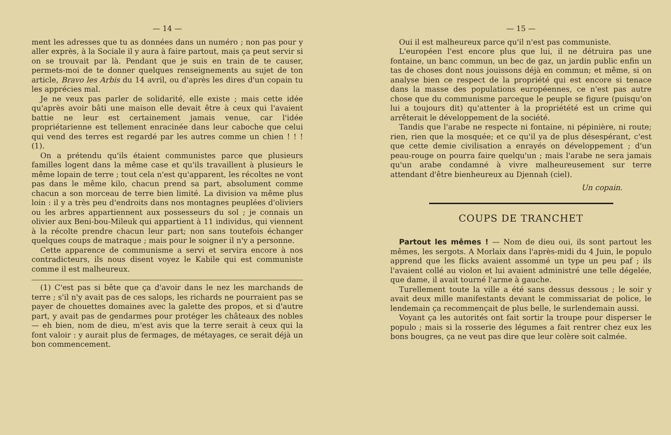— 14 —
ment les adresses que tu as données dans un numéro ; non pas pour y aller exprès, à la Sociale il y aura à faire partout, mais ça peut servir si on se trouvait par là. Pendant que je suis en train de te causer, permets-moi de te donner quelques renseignements au sujet de ton article, Bravo les Arbis du 14 avril, ou d'après les dires d'un copain tu les apprécies mal.
Je ne veux pas parler de solidarité, elle existe ; mais cette idée qu'après avoir bâti une maison elle devait être à ceux qui l'avaient battie ne leur est certainement jamais venue, car l'idée propriétarienne est tellement enracinée dans leur caboche que celui qui vend des terres est regardé par les autres comme un chien ! ! ! (1).
On a prétendu qu'ils étaient communistes parce que plusieurs familles logent dans la même case et qu'ils travaillent à plusieurs le même lopain de terre ; tout cela n'est qu'apparent, les récoltes ne vont pas dans le même kilo, chacun prend sa part, absolument comme chacun a son morceau de terre bien limité. La division va même plus loin : il y a très peu d'endroits dans nos montagnes peuplées d'oliviers ou les arbres appartiennent aux possesseurs du sol ; je connais un olivier aux Beni-bou-Mileuk qui appartient à 11 individus, qui viennent à la récolte prendre chacun leur part; non sans toutefois échanger quelques coups de matraque ; mais pour le soigner il n'y a personne.
Cette apparence de communisme a servi et servira encore à nos contradicteurs, ils nous disent voyez le Kabile qui est communiste comme il est malheureux.
(1) C'est pas si bête que ça d'avoir dans le nez les marchands de terre ; s'il n'y avait pas de ces salops, les richards ne pourraient pas se payer de chouettes domaines avec la galette des propos, et si d'autre part, y avait pas de gendarmes pour protéger les châteaux des nobles — eh bien, nom de dieu, m'est avis que la terre serait à ceux qui la font valoir : y aurait plus de fermages, de métayages, ce serait déjà un bon commencement.
— 15 —
Oui il est malheureux parce qu'il n'est pas communiste.
L'européen l'est encore plus que lui, il ne détruira pas une fontaine, un banc commun, un bec de gaz, un jardin public enfin un tas de choses dont nous jouissons déjà en commun; et même, si on analyse bien ce respect de la propriété qui est encore si tenace dans la masse des populations européennes, ce n'est pas autre chose que du communisme parceque le peuple se figure (puisqu'on lui a toujours dit) qu'attenter à la propriétété est un crime qui arrêterait le développement de la société.
Tandis que l'arabe ne respecte ni fontaine, ni pépinière, ni route; rien, rien que la mosquée; et ce qu'il ya de plus désespérant, c'est que cette demie civilisation a enrayés on développement ; d'un peau-rouge on pourra faire quelqu'un ; mais l'arabe ne sera jamais qu'un arabe condamné à vivre malheureusement sur terre attendant d'être bienheureux au Djennah (ciel).
Un copain.
COUPS DE TRANCHET
Partout les mêmes ! — Nom de dieu oui, ils sont partout les mêmes, les sergots. A Morlaix dans l'après-midi du 4 Juin, le populo apprend que les flicks avaient assommé un type un peu paf ; ils l'avaient collé au violon et lui avaient administré une telle dégelée, que dame, il avait tourné l'arme à gauche.
Turellement toute la ville a été sans dessus dessous ; le soir y avait deux mille manifestants devant le commissariat de police, le lendemain ça recommençait de plus belle, le surlendemain aussi.
Voyant ça les autorités ont fait sortir la troupe pour disperser le populo ; mais si la rosserie des légumes a fait rentrer chez eux les bons bougres, ça ne veut pas dire que leur colère soit calmée.